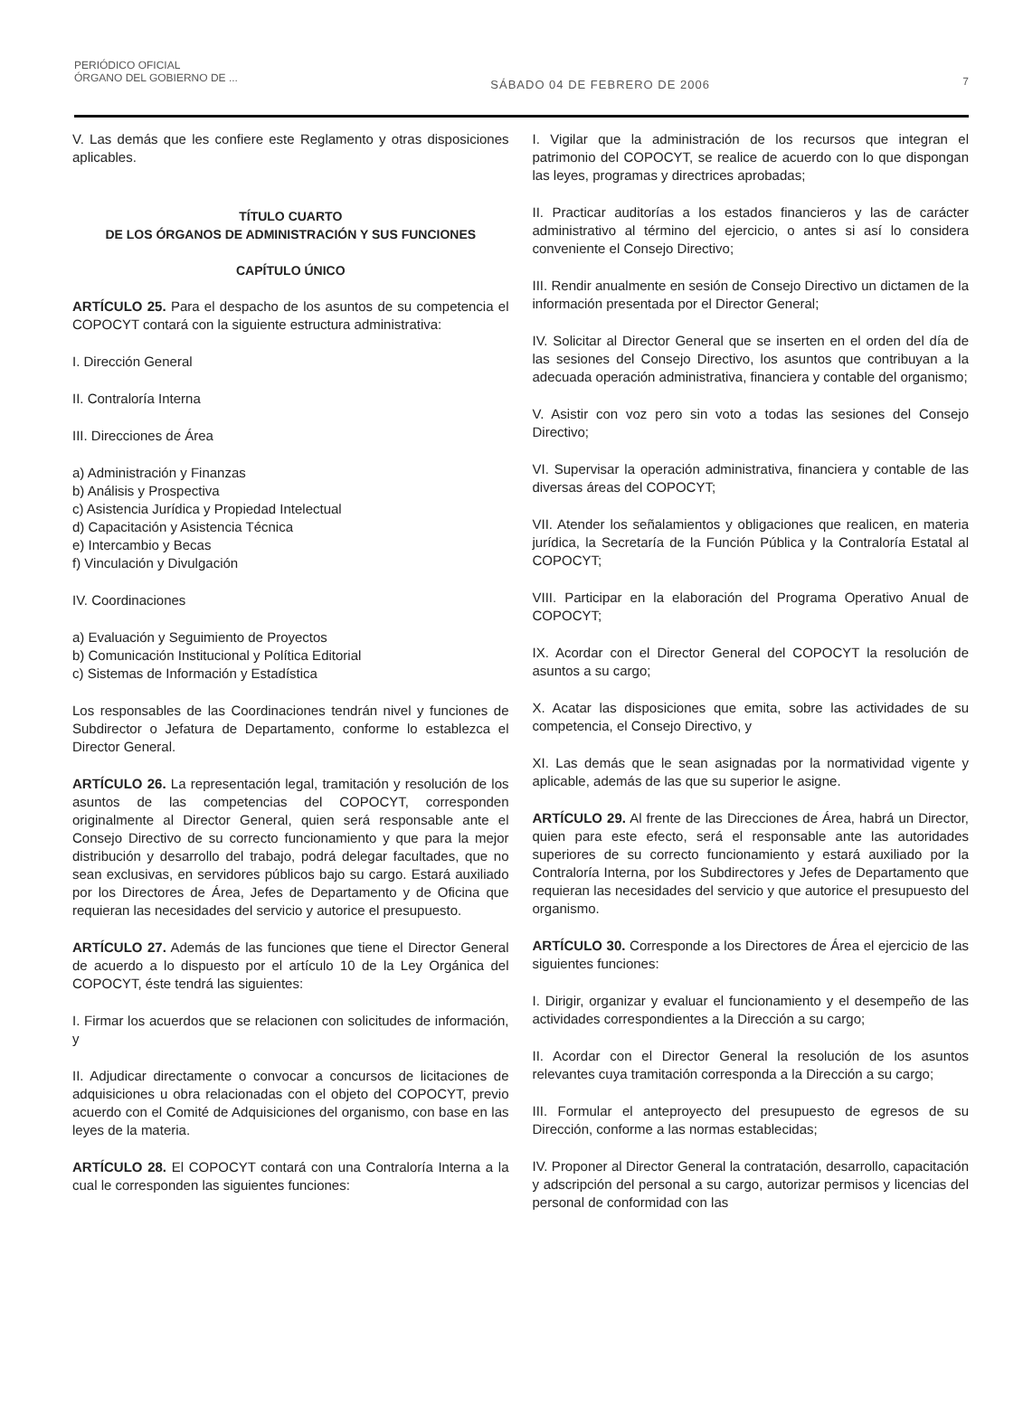PERIÓDICO OFICIAL
ÓRGANO DEL GOBIERNO DE ...
SÁBADO 04 DE FEBRERO DE 2006
7
V. Las demás que les confiere este Reglamento y otras disposiciones aplicables.
TÍTULO CUARTO
DE LOS ÓRGANOS DE ADMINISTRACIÓN Y SUS FUNCIONES
CAPÍTULO ÚNICO
ARTÍCULO 25. Para el despacho de los asuntos de su competencia el COPOCYT contará con la siguiente estructura administrativa:
I. Dirección General
II. Contraloría Interna
III. Direcciones de Área
a) Administración y Finanzas
b) Análisis y Prospectiva
c) Asistencia Jurídica y Propiedad Intelectual
d) Capacitación y Asistencia Técnica
e) Intercambio y Becas
f) Vinculación y Divulgación
IV. Coordinaciones
a) Evaluación y Seguimiento de Proyectos
b) Comunicación Institucional y Política Editorial
c) Sistemas de Información y Estadística
Los responsables de las Coordinaciones tendrán nivel y funciones de Subdirector o Jefatura de Departamento, conforme lo establezca el Director General.
ARTÍCULO 26. La representación legal, tramitación y resolución de los asuntos de las competencias del COPOCYT, corresponden originalmente al Director General, quien será responsable ante el Consejo Directivo de su correcto funcionamiento y que para la mejor distribución y desarrollo del trabajo, podrá delegar facultades, que no sean exclusivas, en servidores públicos bajo su cargo. Estará auxiliado por los Directores de Área, Jefes de Departamento y de Oficina que requieran las necesidades del servicio y autorice el presupuesto.
ARTÍCULO 27. Además de las funciones que tiene el Director General de acuerdo a lo dispuesto por el artículo 10 de la Ley Orgánica del COPOCYT, éste tendrá las siguientes:
I. Firmar los acuerdos que se relacionen con solicitudes de información, y
II. Adjudicar directamente o convocar a concursos de licitaciones de adquisiciones u obra relacionadas con el objeto del COPOCYT, previo acuerdo con el Comité de Adquisiciones del organismo, con base en las leyes de la materia.
ARTÍCULO 28. El COPOCYT contará con una Contraloría Interna a la cual le corresponden las siguientes funciones:
I. Vigilar que la administración de los recursos que integran el patrimonio del COPOCYT, se realice de acuerdo con lo que dispongan las leyes, programas y directrices aprobadas;
II. Practicar auditorías a los estados financieros y las de carácter administrativo al término del ejercicio, o antes si así lo considera conveniente el Consejo Directivo;
III. Rendir anualmente en sesión de Consejo Directivo un dictamen de la información presentada por el Director General;
IV. Solicitar al Director General que se inserten en el orden del día de las sesiones del Consejo Directivo, los asuntos que contribuyan a la adecuada operación administrativa, financiera y contable del organismo;
V. Asistir con voz pero sin voto a todas las sesiones del Consejo Directivo;
VI. Supervisar la operación administrativa, financiera y contable de las diversas áreas del COPOCYT;
VII. Atender los señalamientos y obligaciones que realicen, en materia jurídica, la Secretaría de la Función Pública y la Contraloría Estatal al COPOCYT;
VIII. Participar en la elaboración del Programa Operativo Anual de COPOCYT;
IX. Acordar con el Director General del COPOCYT la resolución de asuntos a su cargo;
X. Acatar las disposiciones que emita, sobre las actividades de su competencia, el Consejo Directivo, y
XI. Las demás que le sean asignadas por la normatividad vigente y aplicable, además de las que su superior le asigne.
ARTÍCULO 29. Al frente de las Direcciones de Área, habrá un Director, quien para este efecto, será el responsable ante las autoridades superiores de su correcto funcionamiento y estará auxiliado por la Contraloría Interna, por los Subdirectores y Jefes de Departamento que requieran las necesidades del servicio y que autorice el presupuesto del organismo.
ARTÍCULO 30. Corresponde a los Directores de Área el ejercicio de las siguientes funciones:
I. Dirigir, organizar y evaluar el funcionamiento y el desempeño de las actividades correspondientes a la Dirección a su cargo;
II. Acordar con el Director General la resolución de los asuntos relevantes cuya tramitación corresponda a la Dirección a su cargo;
III. Formular el anteproyecto del presupuesto de egresos de su Dirección, conforme a las normas establecidas;
IV. Proponer al Director General la contratación, desarrollo, capacitación y adscripción del personal a su cargo, autorizar permisos y licencias del personal de conformidad con las